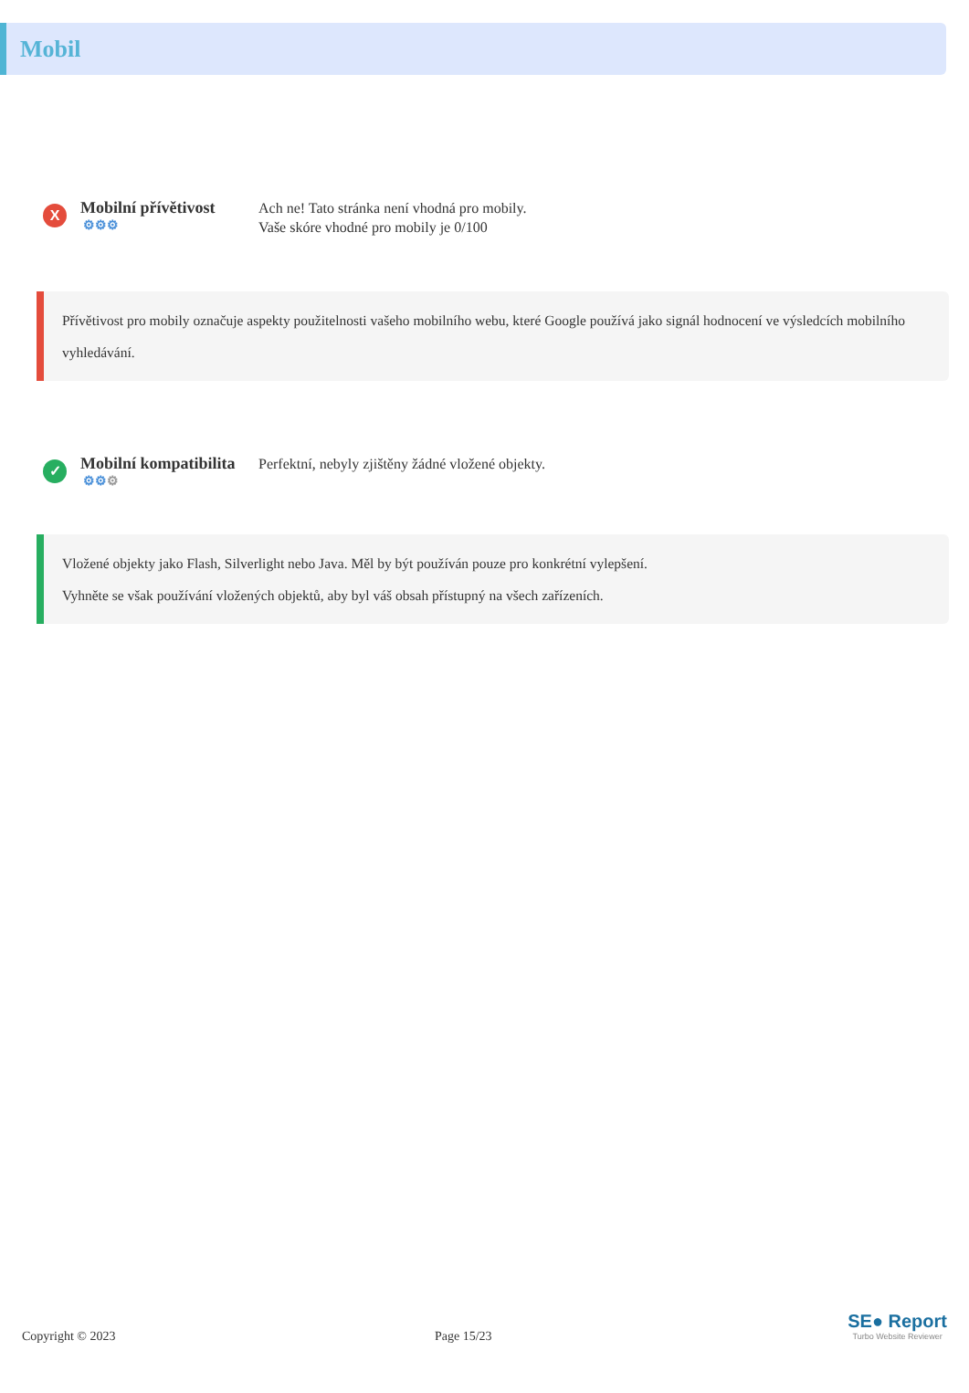Mobil
X
Mobilní přívětivost
⚙⚙⚙
Ach ne! Tato stránka není vhodná pro mobily.
Vaše skóre vhodné pro mobily je 0/100
Přívětivost pro mobily označuje aspekty použitelnosti vašeho mobilního webu, které Google používá jako signál hodnocení ve výsledcích mobilního vyhledávání.
✓
Mobilní kompatibilita
⚙⚙⚙
Perfektní, nebyly zjištěny žádné vložené objekty.
Vložené objekty jako Flash, Silverlight nebo Java. Měl by být používán pouze pro konkrétní vylepšení.
Vyhněte se však používání vložených objektů, aby byl váš obsah přístupný na všech zařízeních.
Copyright © 2023 Page 15/23
SE● Report
Turbo Website Reviewer